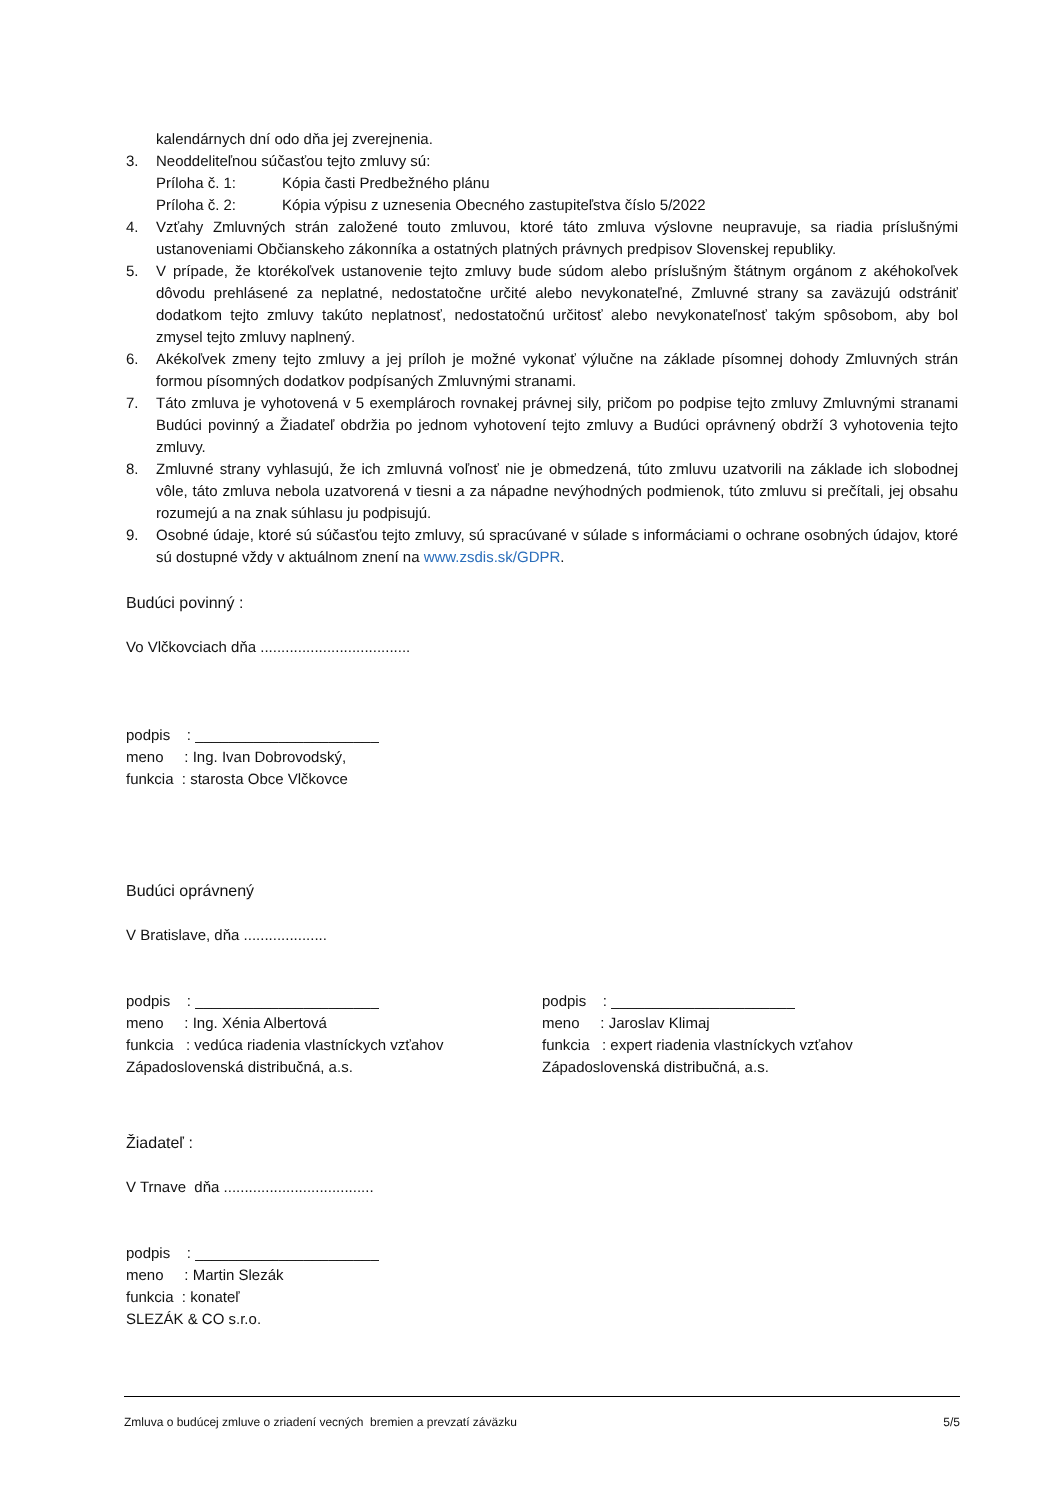kalendárnych dní odo dňa jej zverejnenia.
3. Neoddeliteľnou súčasťou tejto zmluvy sú:
Príloha č. 1: Kópia časti Predbežného plánu
Príloha č. 2: Kópia výpisu z uznesenia Obecného zastupiteľstva číslo 5/2022
4. Vzťahy Zmluvných strán založené touto zmluvou, ktoré táto zmluva výslovne neupravuje, sa riadia príslušnými ustanoveniami Občianskeho zákonníka a ostatných platných právnych predpisov Slovenskej republiky.
5. V prípade, že ktorékoľvek ustanovenie tejto zmluvy bude súdom alebo príslušným štátnym orgánom z akéhokoľvek dôvodu prehlásené za neplatné, nedostatočne určité alebo nevykonateľné, Zmluvné strany sa zaväzujú odstrániť dodatkom tejto zmluvy takúto neplatnosť, nedostatočnú určitosť alebo nevykonateľnosť takým spôsobom, aby bol zmysel tejto zmluvy naplnený.
6. Akékoľvek zmeny tejto zmluvy a jej príloh je možné vykonať výlučne na základe písomnej dohody Zmluvných strán formou písomných dodatkov podpísaných Zmluvnými stranami.
7. Táto zmluva je vyhotovená v 5 exemplároch rovnakej právnej sily, pričom po podpise tejto zmluvy Zmluvnými stranami Budúci povinný a Žiadateľ obdržia po jednom vyhotovení tejto zmluvy a Budúci oprávnený obdrží 3 vyhotovenia tejto zmluvy.
8. Zmluvné strany vyhlasujú, že ich zmluvná voľnosť nie je obmedzená, túto zmluvu uzatvorili na základe ich slobodnej vôle, táto zmluva nebola uzatvorená v tiesni a za nápadne nevýhodných podmienok, túto zmluvu si prečítali, jej obsahu rozumejú a na znak súhlasu ju podpisujú.
9. Osobné údaje, ktoré sú súčasťou tejto zmluvy, sú spracúvané v súlade s informáciami o ochrane osobných údajov, ktoré sú dostupné vždy v aktuálnom znení na www.zsdis.sk/GDPR.
Budúci povinný :
Vo Vlčkovciach dňa ....................................
podpis : ______________________
meno : Ing. Ivan Dobrovodský,
funkcia : starosta Obce Vlčkovce
Budúci oprávnený
V Bratislave, dňa ....................
podpis : ______________________
meno : Ing. Xénia Albertová
funkcia : vedúca riadenia vlastníckych vzťahov
Západoslovenská distribučná, a.s.
podpis : ______________________
meno : Jaroslav Klimaj
funkcia : expert riadenia vlastníckych vzťahov
Západoslovenská distribučná, a.s.
Žiadateľ :
V Trnave dňa ....................................
podpis : ______________________
meno : Martin Slezák
funkcia : konateľ
SLEZÁK & CO s.r.o.
Zmluva o budúcej zmluve o zriadení vecných bremien a prevzatí záväzku 5/5